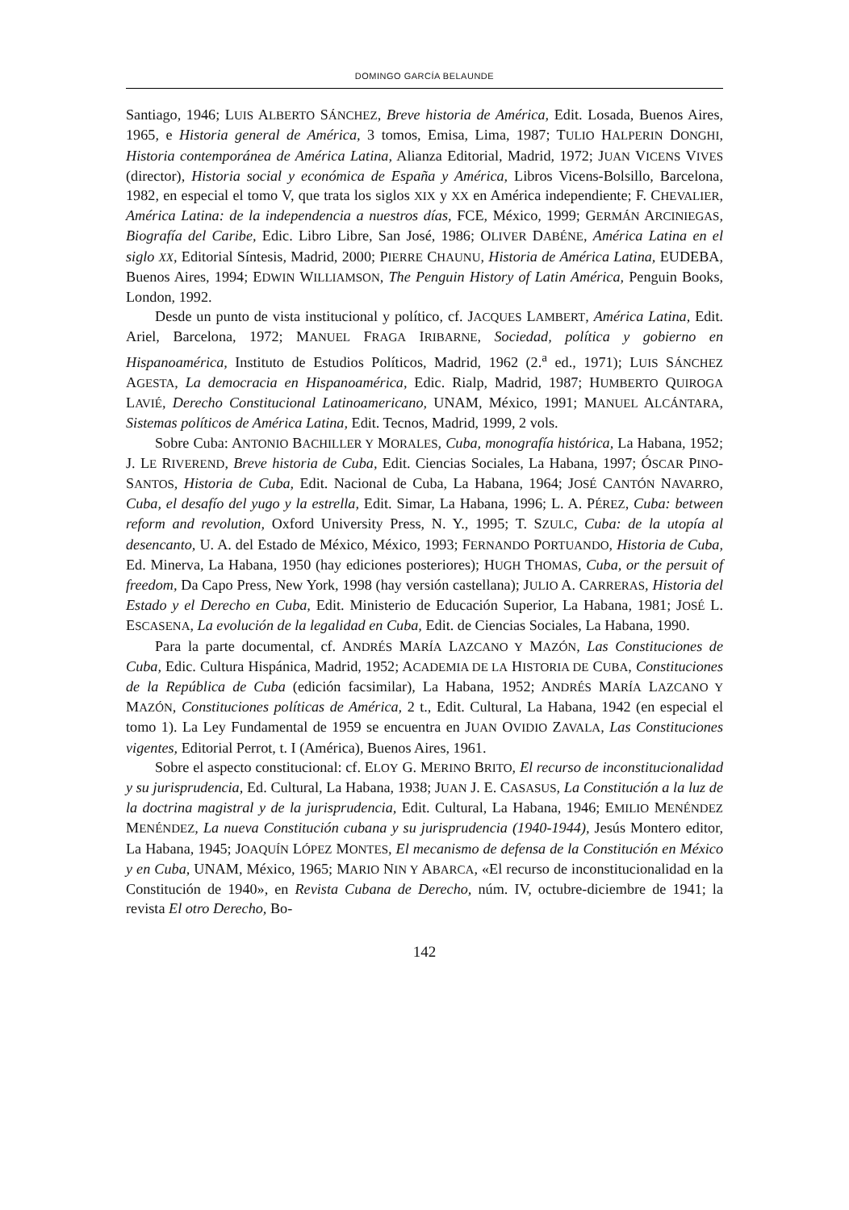DOMINGO GARCÍA BELAUNDE
Santiago, 1946; LUIS ALBERTO SÁNCHEZ, Breve historia de América, Edit. Losada, Buenos Aires, 1965, e Historia general de América, 3 tomos, Emisa, Lima, 1987; TULIO HALPERIN DONGHI, Historia contemporánea de América Latina, Alianza Editorial, Madrid, 1972; JUAN VICENS VIVES (director), Historia social y económica de España y América, Libros Vicens-Bolsillo, Barcelona, 1982, en especial el tomo V, que trata los siglos XIX y XX en América independiente; F. CHEVALIER, América Latina: de la independencia a nuestros días, FCE, México, 1999; GERMÁN ARCINIEGAS, Biografía del Caribe, Edic. Libro Libre, San José, 1986; OLIVER DABÉNE, América Latina en el siglo XX, Editorial Síntesis, Madrid, 2000; PIERRE CHAUNU, Historia de América Latina, EUDEBA, Buenos Aires, 1994; EDWIN WILLIAMSON, The Penguin History of Latin América, Penguin Books, London, 1992.
Desde un punto de vista institucional y político, cf. JACQUES LAMBERT, América Latina, Edit. Ariel, Barcelona, 1972; MANUEL FRAGA IRIBARNE, Sociedad, política y gobierno en Hispanoamérica, Instituto de Estudios Políticos, Madrid, 1962 (2.<sup>a</sup> ed., 1971); LUIS SÁNCHEZ AGESTA, La democracia en Hispanoamérica, Edic. Rialp, Madrid, 1987; HUMBERTO QUIROGA LAVIÉ, Derecho Constitucional Latinoamericano, UNAM, México, 1991; MANUEL ALCÁNTARA, Sistemas políticos de América Latina, Edit. Tecnos, Madrid, 1999, 2 vols.
Sobre Cuba: ANTONIO BACHILLER Y MORALES, Cuba, monografía histórica, La Habana, 1952; J. LE RIVEREND, Breve historia de Cuba, Edit. Ciencias Sociales, La Habana, 1997; ÓSCAR PINO-SANTOS, Historia de Cuba, Edit. Nacional de Cuba, La Habana, 1964; JOSÉ CANTÓN NAVARRO, Cuba, el desafío del yugo y la estrella, Edit. Simar, La Habana, 1996; L. A. PÉREZ, Cuba: between reform and revolution, Oxford University Press, N. Y., 1995; T. SZULC, Cuba: de la utopía al desencanto, U. A. del Estado de México, México, 1993; FERNANDO PORTUANDO, Historia de Cuba, Ed. Minerva, La Habana, 1950 (hay ediciones posteriores); HUGH THOMAS, Cuba, or the persuit of freedom, Da Capo Press, New York, 1998 (hay versión castellana); JULIO A. CARRERAS, Historia del Estado y el Derecho en Cuba, Edit. Ministerio de Educación Superior, La Habana, 1981; JOSÉ L. ESCASENA, La evolución de la legalidad en Cuba, Edit. de Ciencias Sociales, La Habana, 1990.
Para la parte documental, cf. ANDRÉS MARÍA LAZCANO Y MAZÓN, Las Constituciones de Cuba, Edic. Cultura Hispánica, Madrid, 1952; ACADEMIA DE LA HISTORIA DE CUBA, Constituciones de la República de Cuba (edición facsimilar), La Habana, 1952; ANDRÉS MARÍA LAZCANO Y MAZÓN, Constituciones políticas de América, 2 t., Edit. Cultural, La Habana, 1942 (en especial el tomo 1). La Ley Fundamental de 1959 se encuentra en JUAN OVIDIO ZAVALA, Las Constituciones vigentes, Editorial Perrot, t. I (América), Buenos Aires, 1961.
Sobre el aspecto constitucional: cf. ELOY G. MERINO BRITO, El recurso de inconstitucionalidad y su jurisprudencia, Ed. Cultural, La Habana, 1938; JUAN J. E. CASASUS, La Constitución a la luz de la doctrina magistral y de la jurisprudencia, Edit. Cultural, La Habana, 1946; EMILIO MENÉNDEZ MENÉNDEZ, La nueva Constitución cubana y su jurisprudencia (1940-1944), Jesús Montero editor, La Habana, 1945; JOAQUÍN LÓPEZ MONTES, El mecanismo de defensa de la Constitución en México y en Cuba, UNAM, México, 1965; MARIO NIN Y ABARCA, «El recurso de inconstitucionalidad en la Constitución de 1940», en Revista Cubana de Derecho, núm. IV, octubre-diciembre de 1941; la revista El otro Derecho, Bo-
142